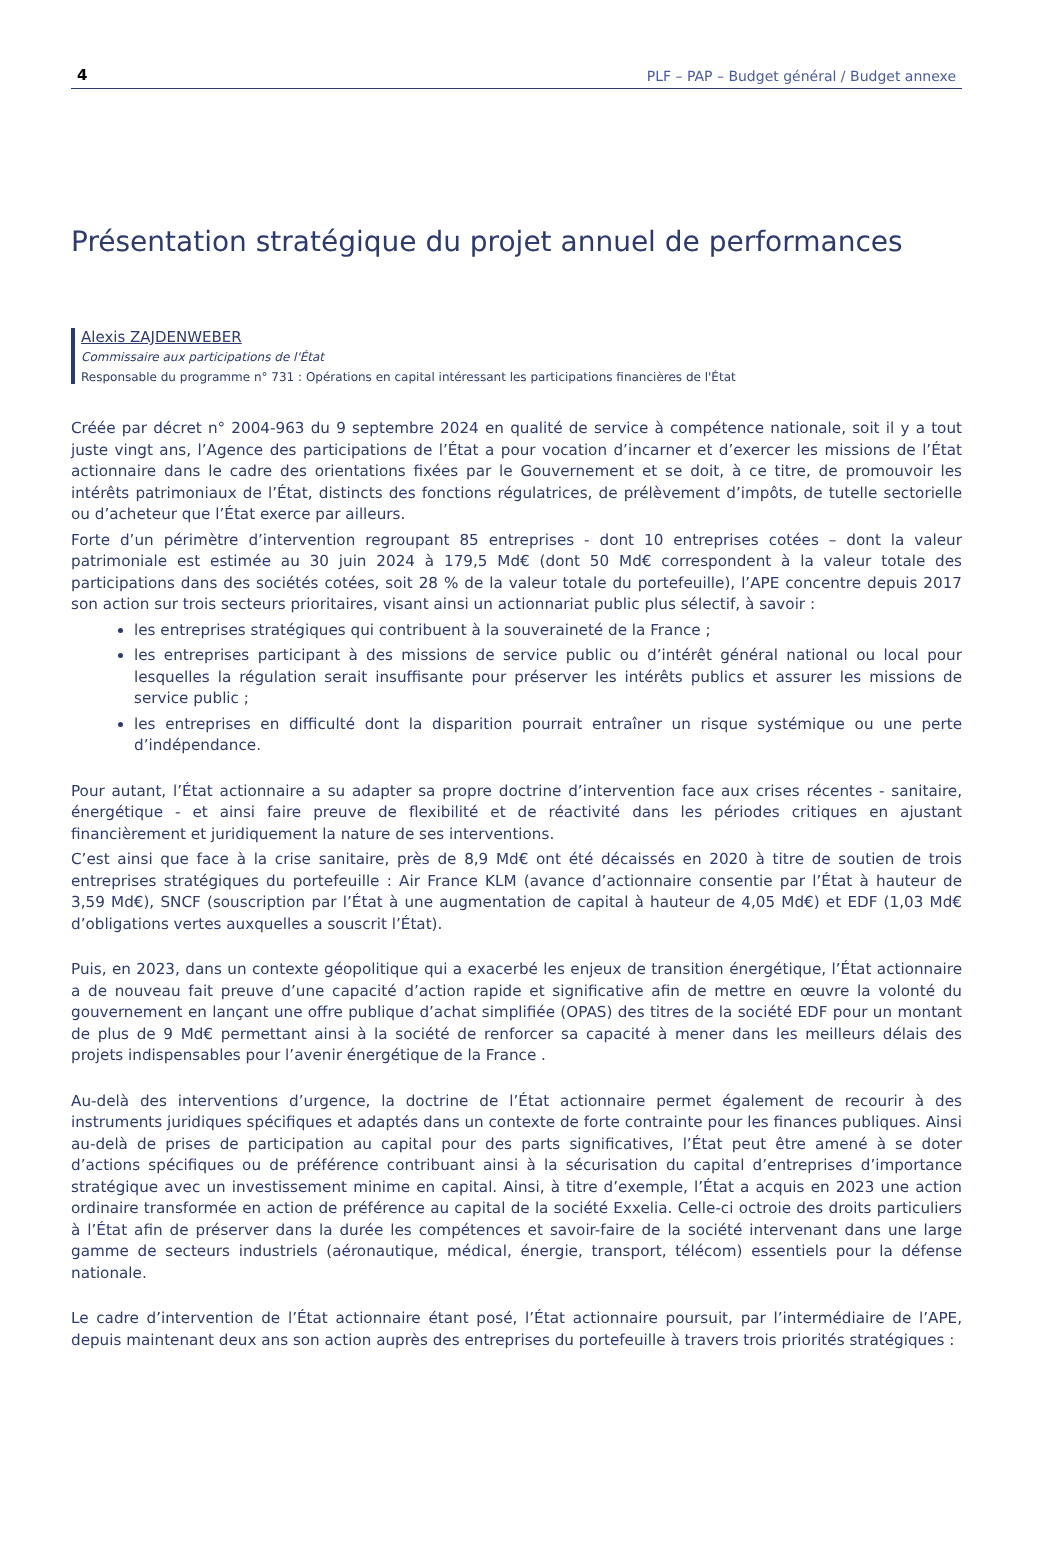4 PLF – PAP – Budget général / Budget annexe
Présentation stratégique du projet annuel de performances
Alexis ZAJDENWEBER
Commissaire aux participations de l'État
Responsable du programme n° 731 : Opérations en capital intéressant les participations financières de l'État
Créée par décret n° 2004-963 du 9 septembre 2024 en qualité de service à compétence nationale, soit il y a tout juste vingt ans, l’Agence des participations de l’État a pour vocation d’incarner et d’exercer les missions de l’État actionnaire dans le cadre des orientations fixées par le Gouvernement et se doit, à ce titre, de promouvoir les intérêts patrimoniaux de l’État, distincts des fonctions régulatrices, de prélèvement d’impôts, de tutelle sectorielle ou d’acheteur que l’État exerce par ailleurs.
Forte d’un périmètre d’intervention regroupant 85 entreprises - dont 10 entreprises cotées – dont la valeur patrimoniale est estimée au 30 juin 2024 à 179,5 Md€ (dont 50 Md€ correspondent à la valeur totale des participations dans des sociétés cotées, soit 28 % de la valeur totale du portefeuille), l’APE concentre depuis 2017 son action sur trois secteurs prioritaires, visant ainsi un actionnariat public plus sélectif, à savoir :
les entreprises stratégiques qui contribuent à la souveraineté de la France ;
les entreprises participant à des missions de service public ou d’intérêt général national ou local pour lesquelles la régulation serait insuffisante pour préserver les intérêts publics et assurer les missions de service public ;
les entreprises en difficulté dont la disparition pourrait entraîner un risque systémique ou une perte d’indépendance.
Pour autant, l’État actionnaire a su adapter sa propre doctrine d’intervention face aux crises récentes - sanitaire, énergétique - et ainsi faire preuve de flexibilité et de réactivité dans les périodes critiques en ajustant financièrement et juridiquement la nature de ses interventions.
C’est ainsi que face à la crise sanitaire, près de 8,9 Md€ ont été décaissés en 2020 à titre de soutien de trois entreprises stratégiques du portefeuille : Air France KLM (avance d’actionnaire consentie par l’État à hauteur de 3,59 Md€), SNCF (souscription par l’État à une augmentation de capital à hauteur de 4,05 Md€) et EDF (1,03 Md€ d’obligations vertes auxquelles a souscrit l’État).
Puis, en 2023, dans un contexte géopolitique qui a exacerbé les enjeux de transition énergétique, l’État actionnaire a de nouveau fait preuve d’une capacité d’action rapide et significative afin de mettre en œuvre la volonté du gouvernement en lançant une offre publique d’achat simplifiée (OPAS) des titres de la société EDF pour un montant de plus de 9 Md€ permettant ainsi à la société de renforcer sa capacité à mener dans les meilleurs délais des projets indispensables pour l’avenir énergétique de la France .
Au-delà des interventions d’urgence, la doctrine de l’État actionnaire permet également de recourir à des instruments juridiques spécifiques et adaptés dans un contexte de forte contrainte pour les finances publiques. Ainsi au-delà de prises de participation au capital pour des parts significatives, l’État peut être amené à se doter d’actions spécifiques ou de préférence contribuant ainsi à la sécurisation du capital d’entreprises d’importance stratégique avec un investissement minime en capital. Ainsi, à titre d’exemple, l’État a acquis en 2023 une action ordinaire transformée en action de préférence au capital de la société Exxelia. Celle-ci octroie des droits particuliers à l’État afin de préserver dans la durée les compétences et savoir-faire de la société intervenant dans une large gamme de secteurs industriels (aéronautique, médical, énergie, transport, télécom) essentiels pour la défense nationale.
Le cadre d’intervention de l’État actionnaire étant posé, l’État actionnaire poursuit, par l’intermédiaire de l’APE, depuis maintenant deux ans son action auprès des entreprises du portefeuille à travers trois priorités stratégiques :